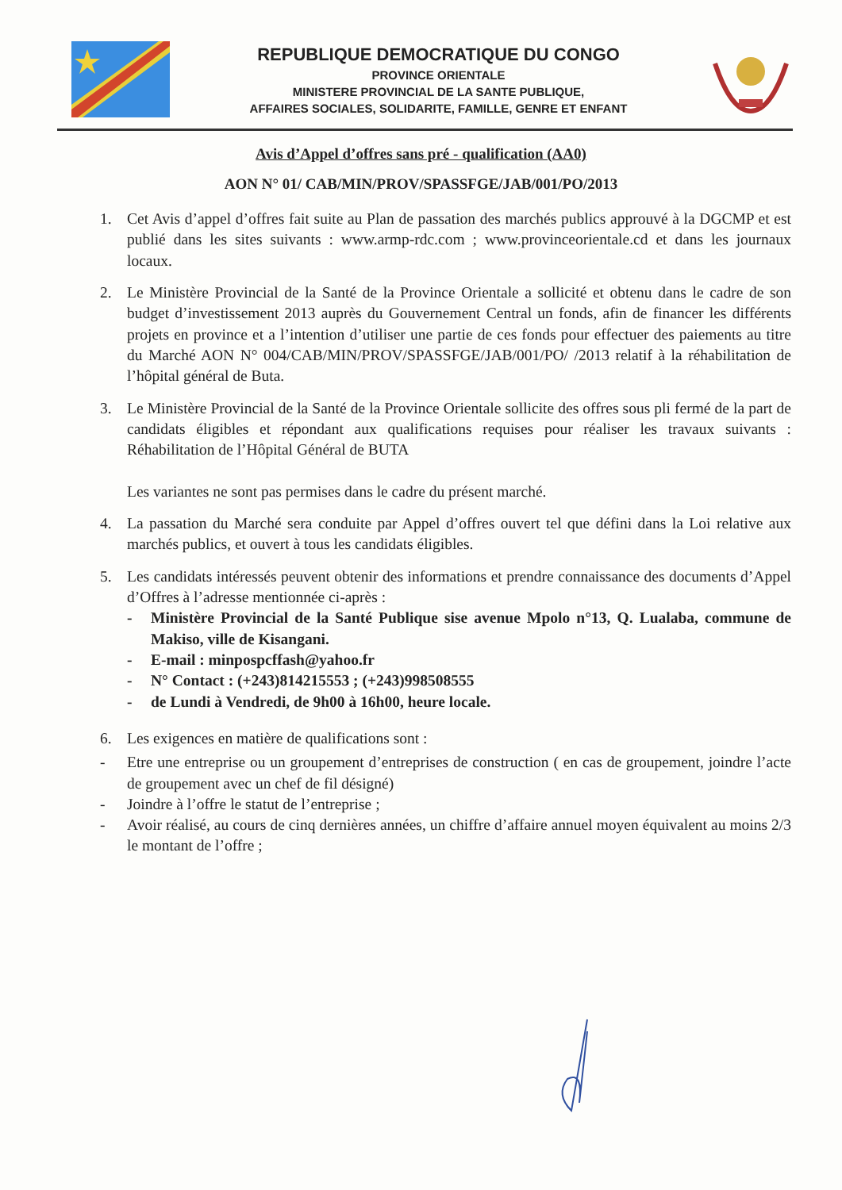REPUBLIQUE DEMOCRATIQUE DU CONGO
PROVINCE ORIENTALE
MINISTERE PROVINCIAL DE LA SANTE PUBLIQUE,
AFFAIRES SOCIALES, SOLIDARITE, FAMILLE, GENRE ET ENFANT
Avis d’Appel d’offres sans pré - qualification (AA0)
AON N° 01/ CAB/MIN/PROV/SPASSFGE/JAB/001/PO/2013
1. Cet Avis d’appel d’offres fait suite au Plan de passation des marchés publics approuvé à la DGCMP et est publié dans les sites suivants : www.armp-rdc.com ; www.provinceorientale.cd et dans les journaux locaux.
2. Le Ministère Provincial de la Santé de la Province Orientale a sollicité et obtenu dans le cadre de son budget d’investissement 2013 auprès du Gouvernement Central un fonds, afin de financer les différents projets en province et a l’intention d’utiliser une partie de ces fonds pour effectuer des paiements au titre du Marché AON N° 004/CAB/MIN/PROV/SPASSFGE/JAB/001/PO/ /2013 relatif à la réhabilitation de l’hôpital général de Buta.
3. Le Ministère Provincial de la Santé de la Province Orientale sollicite des offres sous pli fermé de la part de candidats éligibles et répondant aux qualifications requises pour réaliser les travaux suivants : Réhabilitation de l’Hôpital Général de BUTA
Les variantes ne sont pas permises dans le cadre du présent marché.
4. La passation du Marché sera conduite par Appel d’offres ouvert tel que défini dans la Loi relative aux marchés publics, et ouvert à tous les candidats éligibles.
5. Les candidats intéressés peuvent obtenir des informations et prendre connaissance des documents d’Appel d’Offres à l’adresse mentionnée ci-après :
- Ministère Provincial de la Santé Publique sise avenue Mpolo n°13, Q. Lualaba, commune de Makiso, ville de Kisangani.
- E-mail : minpospcffash@yahoo.fr
- N° Contact : (+243)814215553 ; (+243)998508555
- de Lundi à Vendredi, de 9h00 à 16h00, heure locale.
6. Les exigences en matière de qualifications sont :
- Etre une entreprise ou un groupement d’entreprises de construction ( en cas de groupement, joindre l’acte de groupement avec un chef de fil désigné)
- Joindre à l’offre le statut de l’entreprise ;
- Avoir réalisé, au cours de cinq dernières années, un chiffre d’affaire annuel moyen équivalent au moins 2/3 le montant de l’offre ;